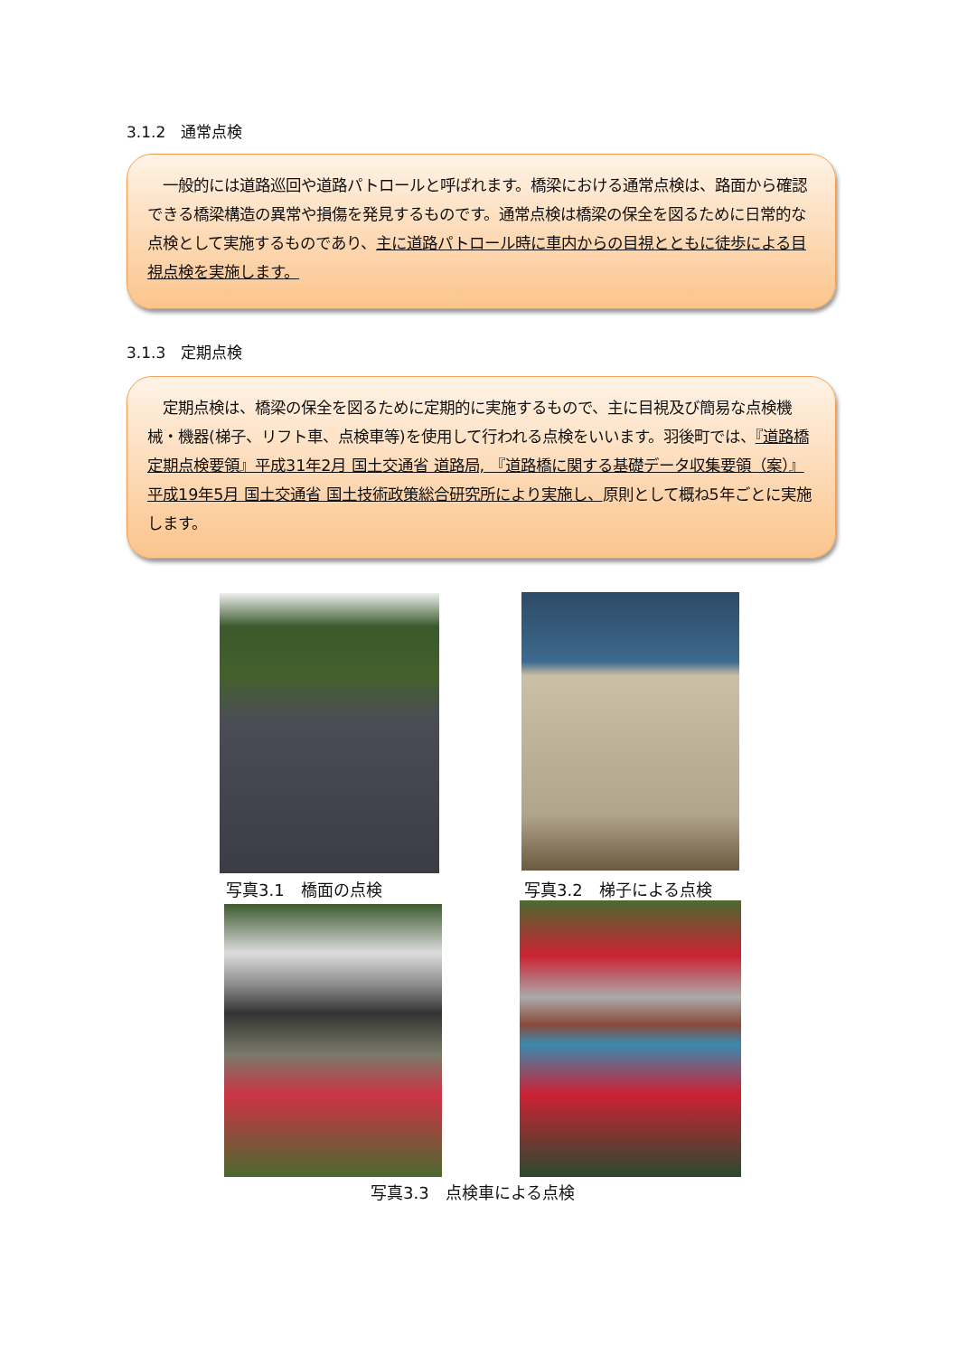3.1.2　通常点検
　一般的には道路巡回や道路パトロールと呼ばれます。橋梁における通常点検は、路面から確認できる橋梁構造の異常や損傷を発見するものです。通常点検は橋梁の保全を図るために日常的な点検として実施するものであり、主に道路パトロール時に車内からの目視とともに徒歩による目視点検を実施します。
3.1.3　定期点検
　定期点検は、橋梁の保全を図るために定期的に実施するもので、主に目視及び簡易な点検機械・機器(梯子、リフト車、点検車等)を使用して行われる点検をいいます。羽後町では、『道路橋定期点検要領』平成31年2月 国土交通省 道路局, 『道路橋に関する基礎データ収集要領（案）』平成19年5月 国土交通省 国土技術政策総合研究所により実施し、原則として概ね5年ごとに実施します。
写真3.1　橋面の点検 写真3.2　梯子による点検
写真3.3　点検車による点検